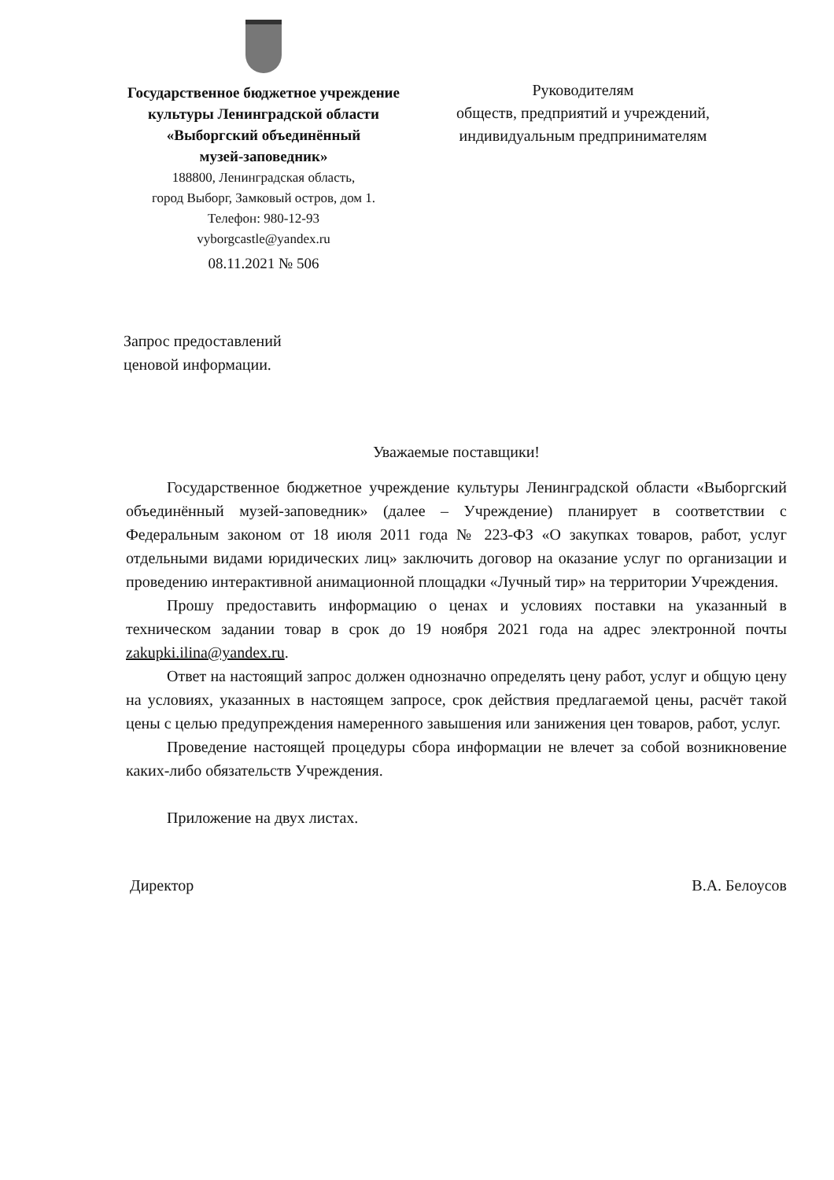Государственное бюджетное учреждение
культуры Ленинградской области
«Выборгский объединённый
музей-заповедник»
188800, Ленинградская область,
город Выборг, Замковый остров, дом 1.
Телефон: 980-12-93
vyborgcastle@yandex.ru
08.11.2021 № 506
Руководителям
обществ, предприятий и учреждений,
индивидуальным предпринимателям
Запрос предоставлений
ценовой информации.
Уважаемые поставщики!
Государственное бюджетное учреждение культуры Ленинградской области «Выборгский объединённый музей-заповедник» (далее – Учреждение) планирует в соответствии с Федеральным законом от 18 июля 2011 года № 223-ФЗ «О закупках товаров, работ, услуг отдельными видами юридических лиц» заключить договор на оказание услуг по организации и проведению интерактивной анимационной площадки «Лучный тир» на территории Учреждения.
Прошу предоставить информацию о ценах и условиях поставки на указанный в техническом задании товар в срок до 19 ноября 2021 года на адрес электронной почты zakupki.ilina@yandex.ru.
Ответ на настоящий запрос должен однозначно определять цену работ, услуг и общую цену на условиях, указанных в настоящем запросе, срок действия предлагаемой цены, расчёт такой цены с целью предупреждения намеренного завышения или занижения цен товаров, работ, услуг.
Проведение настоящей процедуры сбора информации не влечет за собой возникновение каких-либо обязательств Учреждения.
Приложение на двух листах.
Директор В.А. Белоусов